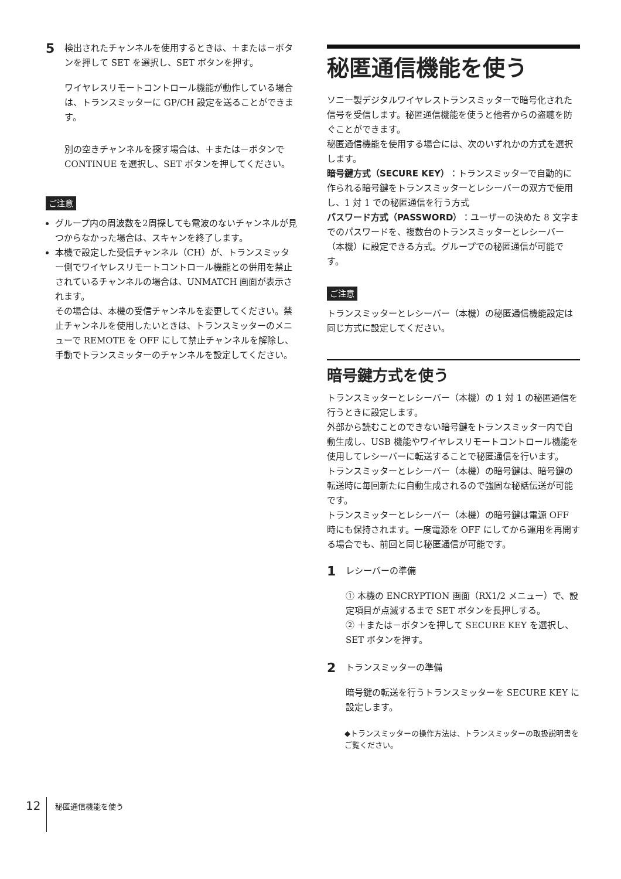5
検出されたチャンネルを使用するときは、＋または－ボタンを押して SET を選択し、SET ボタンを押す。
ワイヤレスリモートコントロール機能が動作している場合は、トランスミッターに GP/CH 設定を送ることができます。
別の空きチャンネルを探す場合は、＋または－ボタンで CONTINUE を選択し、SET ボタンを押してください。
ご注意
グループ内の周波数を2周探しても電波のないチャンネルが見つからなかった場合は、スキャンを終了します。
本機で設定した受信チャンネル（CH）が、トランスミッター側でワイヤレスリモートコントロール機能との併用を禁止されているチャンネルの場合は、UNMATCH 画面が表示されます。
その場合は、本機の受信チャンネルを変更してください。禁止チャンネルを使用したいときは、トランスミッターのメニューで REMOTE を OFF にして禁止チャンネルを解除し、手動でトランスミッターのチャンネルを設定してください。
秘匿通信機能を使う
ソニー製デジタルワイヤレストランスミッターで暗号化された信号を受信します。秘匿通信機能を使うと他者からの盗聴を防ぐことができます。
秘匿通信機能を使用する場合には、次のいずれかの方式を選択します。
暗号鍵方式（SECURE KEY）：トランスミッターで自動的に作られる暗号鍵をトランスミッターとレシーバーの双方で使用し、1 対 1 での秘匿通信を行う方式
パスワード方式（PASSWORD）：ユーザーの決めた 8 文字までのパスワードを、複数台のトランスミッターとレシーバー（本機）に設定できる方式。グループでの秘匿通信が可能です。
ご注意
トランスミッターとレシーバー（本機）の秘匿通信機能設定は同じ方式に設定してください。
暗号鍵方式を使う
トランスミッターとレシーバー（本機）の 1 対 1 の秘匿通信を行うときに設定します。
外部から読むことのできない暗号鍵をトランスミッター内で自動生成し、USB 機能やワイヤレスリモートコントロール機能を使用してレシーバーに転送することで秘匿通信を行います。
トランスミッターとレシーバー（本機）の暗号鍵は、暗号鍵の転送時に毎回新たに自動生成されるので強固な秘話伝送が可能です。
トランスミッターとレシーバー（本機）の暗号鍵は電源 OFF 時にも保持されます。一度電源を OFF にしてから運用を再開する場合でも、前回と同じ秘匿通信が可能です。
1
レシーバーの準備
① 本機の ENCRYPTION 画面（RX1/2 メニュー）で、設定項目が点滅するまで SET ボタンを長押しする。
② ＋または－ボタンを押して SECURE KEY を選択し、SET ボタンを押す。
2
トランスミッターの準備
暗号鍵の転送を行うトランスミッターを SECURE KEY に設定します。
◆トランスミッターの操作方法は、トランスミッターの取扱説明書をご覧ください。
12
秘匿通信機能を使う